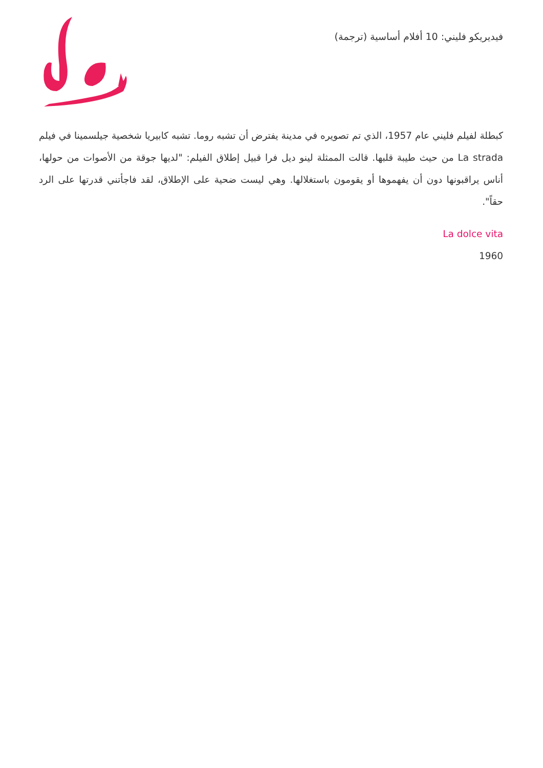فيديريكو فليني: 10 أفلام أساسية (ترجمة)
كبطلة لفيلم فليني عام 1957، الذي تم تصويره في مدينة يفترض أن تشبه روما. تشبه كابيريا شخصية جيلسمينا في فيلم La strada من حيث طيبة قلبها. قالت الممثلة لينو ديل فرا قبيل إطلاق الفيلم: "لديها جوقة من الأصوات من حولها، أناس يراقبونها دون أن يفهموها أو يقومون باستغلالها. وهي ليست ضحية على الإطلاق، لقد فاجأتني قدرتها على الرد حقاً".
La dolce vita
1960